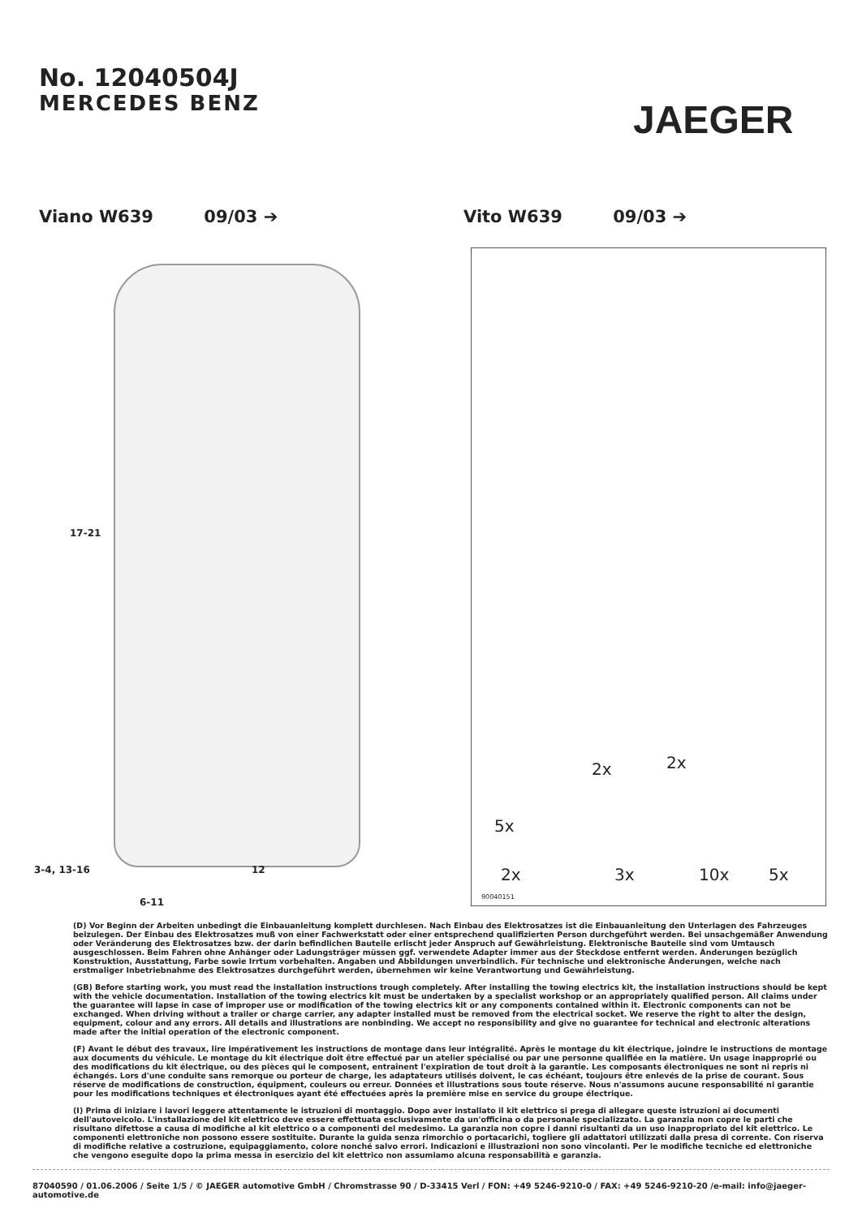No. 12040504J
MERCEDES BENZ JAEGER
Viano W639 09/03 ➔ Vito W639 09/03 ➔
17-21
3-4, 13-16 12
6-11
2x 2x
5x
2x 3x 10x 5x
90040151
(D) Vor Beginn der Arbeiten unbedingt die Einbauanleitung komplett durchlesen. Nach Einbau des Elektrosatzes ist die Einbauanleitung den Unterlagen des Fahrzeuges beizulegen. Der Einbau des Elektrosatzes muß von einer Fachwerkstatt oder einer entsprechend qualifizierten Person durchgeführt werden. Bei unsachgemäßer Anwendung oder Veränderung des Elektrosatzes bzw. der darin befindlichen Bauteile erlischt jeder Anspruch auf Gewährleistung. Elektronische Bauteile sind vom Umtausch ausgeschlossen. Beim Fahren ohne Anhänger oder Ladungsträger müssen ggf. verwendete Adapter immer aus der Steckdose entfernt werden. Änderungen bezüglich Konstruktion, Ausstattung, Farbe sowie Irrtum vorbehalten. Angaben und Abbildungen unverbindlich. Für technische und elektronische Änderungen, welche nach erstmaliger Inbetriebnahme des Elektrosatzes durchgeführt werden, übernehmen wir keine Verantwortung und Gewährleistung.
(GB) Before starting work, you must read the installation instructions trough completely. After installing the towing electrics kit, the installation instructions should be kept with the vehicle documentation. Installation of the towing electrics kit must be undertaken by a specialist workshop or an appropriately qualified person. All claims under the guarantee will lapse in case of improper use or modification of the towing electrics kit or any components contained within it. Electronic components can not be exchanged. When driving without a trailer or charge carrier, any adapter installed must be removed from the electrical socket. We reserve the right to alter the design, equipment, colour and any errors. All details and illustrations are nonbinding. We accept no responsibility and give no guarantee for technical and electronic alterations made after the initial operation of the electronic component.
(F) Avant le début des travaux, lire impérativement les instructions de montage dans leur intégralité. Après le montage du kit électrique, joindre le instructions de montage aux documents du véhicule. Le montage du kit électrique doit être effectué par un atelier spécialisé ou par une personne qualifiée en la matière. Un usage inapproprié ou des modifications du kit électrique, ou des pièces qui le composent, entraînent l'expiration de tout droit à la garantie. Les composants électroniques ne sont ni repris ni échangés. Lors d'une conduite sans remorque ou porteur de charge, les adaptateurs utilisés doivent, le cas échéant, toujours être enlevés de la prise de courant. Sous réserve de modifications de construction, équipment, couleurs ou erreur. Données et illustrations sous toute réserve. Nous n'assumons aucune responsabilité ni garantie pour les modifications techniques et électroniques ayant été effectuées après la première mise en service du groupe électrique.
(I) Prima di iniziare i lavori leggere attentamente le istruzioni di montaggio. Dopo aver installato il kit elettrico si prega di allegare queste istruzioni ai documenti dell'autoveicolo. L'installazione del kit elettrico deve essere effettuata esclusivamente da un'officina o da personale specializzato. La garanzia non copre le parti che risultano difettose a causa di modifiche al kit elettrico o a componenti del medesimo. La garanzia non copre i danni risultanti da un uso inappropriato del kit elettrico. Le componenti elettroniche non possono essere sostituite. Durante la guida senza rimorchio o portacarichi, togliere gli adattatori utilizzati dalla presa di corrente. Con riserva di modifiche relative a costruzione, equipaggiamento, colore nonché salvo errori. Indicazioni e illustrazioni non sono vincolanti. Per le modifiche tecniche ed elettroniche che vengono eseguite dopo la prima messa in esercizio del kit elettrico non assumiamo alcuna responsabilità e garanzia.
87040590 / 01.06.2006 / Seite 1/5 / © JAEGER automotive GmbH / Chromstrasse 90 / D-33415 Verl / FON: +49 5246-9210-0 / FAX: +49 5246-9210-20 /e-mail: info@jaeger-automotive.de